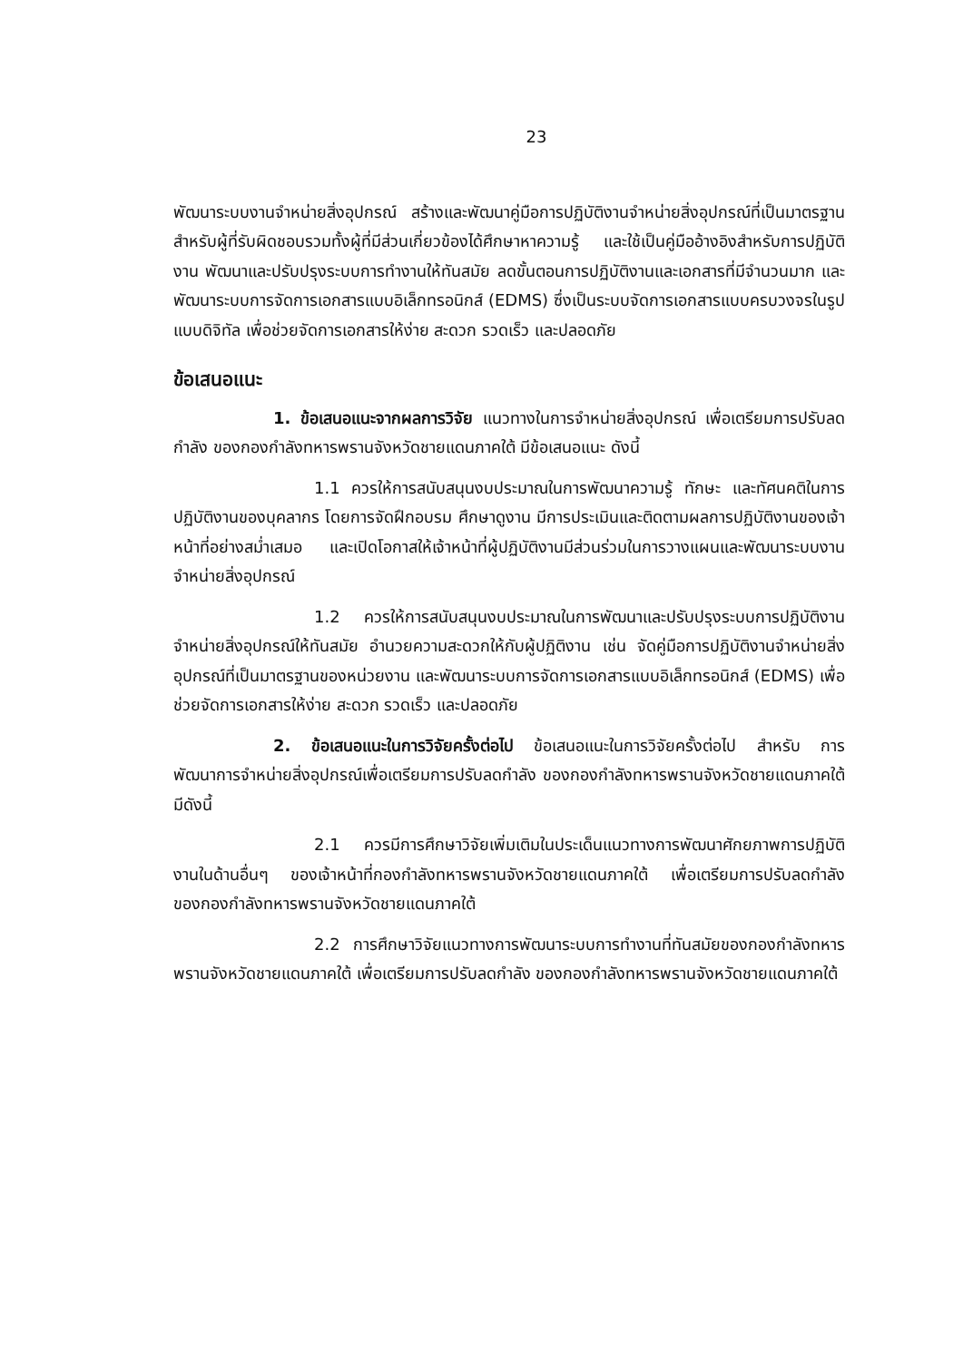23
พัฒนาระบบงานจำหน่ายสิ่งอุปกรณ์ สร้างและพัฒนาคู่มือการปฏิบัติงานจำหน่ายสิ่งอุปกรณ์ที่เป็นมาตรฐาน สำหรับผู้ที่รับผิดชอบรวมทั้งผู้ที่มีส่วนเกี่ยวข้องได้ศึกษาหาความรู้ และใช้เป็นคู่มืออ้างอิงสำหรับการปฏิบัติงาน พัฒนาและปรับปรุงระบบการทำงานให้ทันสมัย ลดขั้นตอนการปฏิบัติงานและเอกสารที่มีจำนวนมาก และพัฒนาระบบการจัดการเอกสารแบบอิเล็กทรอนิกส์ (EDMS) ซึ่งเป็นระบบจัดการเอกสารแบบครบวงจรในรูปแบบดิจิทัล เพื่อช่วยจัดการเอกสารให้ง่าย สะดวก รวดเร็ว และปลอดภัย
ข้อเสนอแนะ
1. ข้อเสนอแนะจากผลการวิจัย แนวทางในการจำหน่ายสิ่งอุปกรณ์ เพื่อเตรียมการปรับลดกำลัง ของกองกำลังทหารพรานจังหวัดชายแดนภาคใต้ มีข้อเสนอแนะ ดังนี้
1.1 ควรให้การสนับสนุนงบประมาณในการพัฒนาความรู้ ทักษะ และทัศนคติในการปฏิบัติงานของบุคลากร โดยการจัดฝึกอบรม ศึกษาดูงาน มีการประเมินและติดตามผลการปฏิบัติงานของเจ้าหน้าที่อย่างสม่ำเสมอ และเปิดโอกาสให้เจ้าหน้าที่ผู้ปฏิบัติงานมีส่วนร่วมในการวางแผนและพัฒนาระบบงานจำหน่ายสิ่งอุปกรณ์
1.2 ควรให้การสนับสนุนงบประมาณในการพัฒนาและปรับปรุงระบบการปฏิบัติงานจำหน่ายสิ่งอุปกรณ์ให้ทันสมัย อำนวยความสะดวกให้กับผู้ปฏิติงาน เช่น จัดคู่มือการปฏิบัติงานจำหน่ายสิ่งอุปกรณ์ที่เป็นมาตรฐานของหน่วยงาน และพัฒนาระบบการจัดการเอกสารแบบอิเล็กทรอนิกส์ (EDMS) เพื่อช่วยจัดการเอกสารให้ง่าย สะดวก รวดเร็ว และปลอดภัย
2. ข้อเสนอแนะในการวิจัยครั้งต่อไป ข้อเสนอแนะในการวิจัยครั้งต่อไป สำหรับ การพัฒนาการจำหน่ายสิ่งอุปกรณ์เพื่อเตรียมการปรับลดกำลัง ของกองกำลังทหารพรานจังหวัดชายแดนภาคใต้ มีดังนี้
2.1 ควรมีการศึกษาวิจัยเพิ่มเติมในประเด็นแนวทางการพัฒนาศักยภาพการปฏิบัติงานในด้านอื่นๆ ของเจ้าหน้าที่กองกำลังทหารพรานจังหวัดชายแดนภาคใต้ เพื่อเตรียมการปรับลดกำลัง ของกองกำลังทหารพรานจังหวัดชายแดนภาคใต้
2.2 การศึกษาวิจัยแนวทางการพัฒนาระบบการทำงานที่ทันสมัยของกองกำลังทหารพรานจังหวัดชายแดนภาคใต้ เพื่อเตรียมการปรับลดกำลัง ของกองกำลังทหารพรานจังหวัดชายแดนภาคใต้